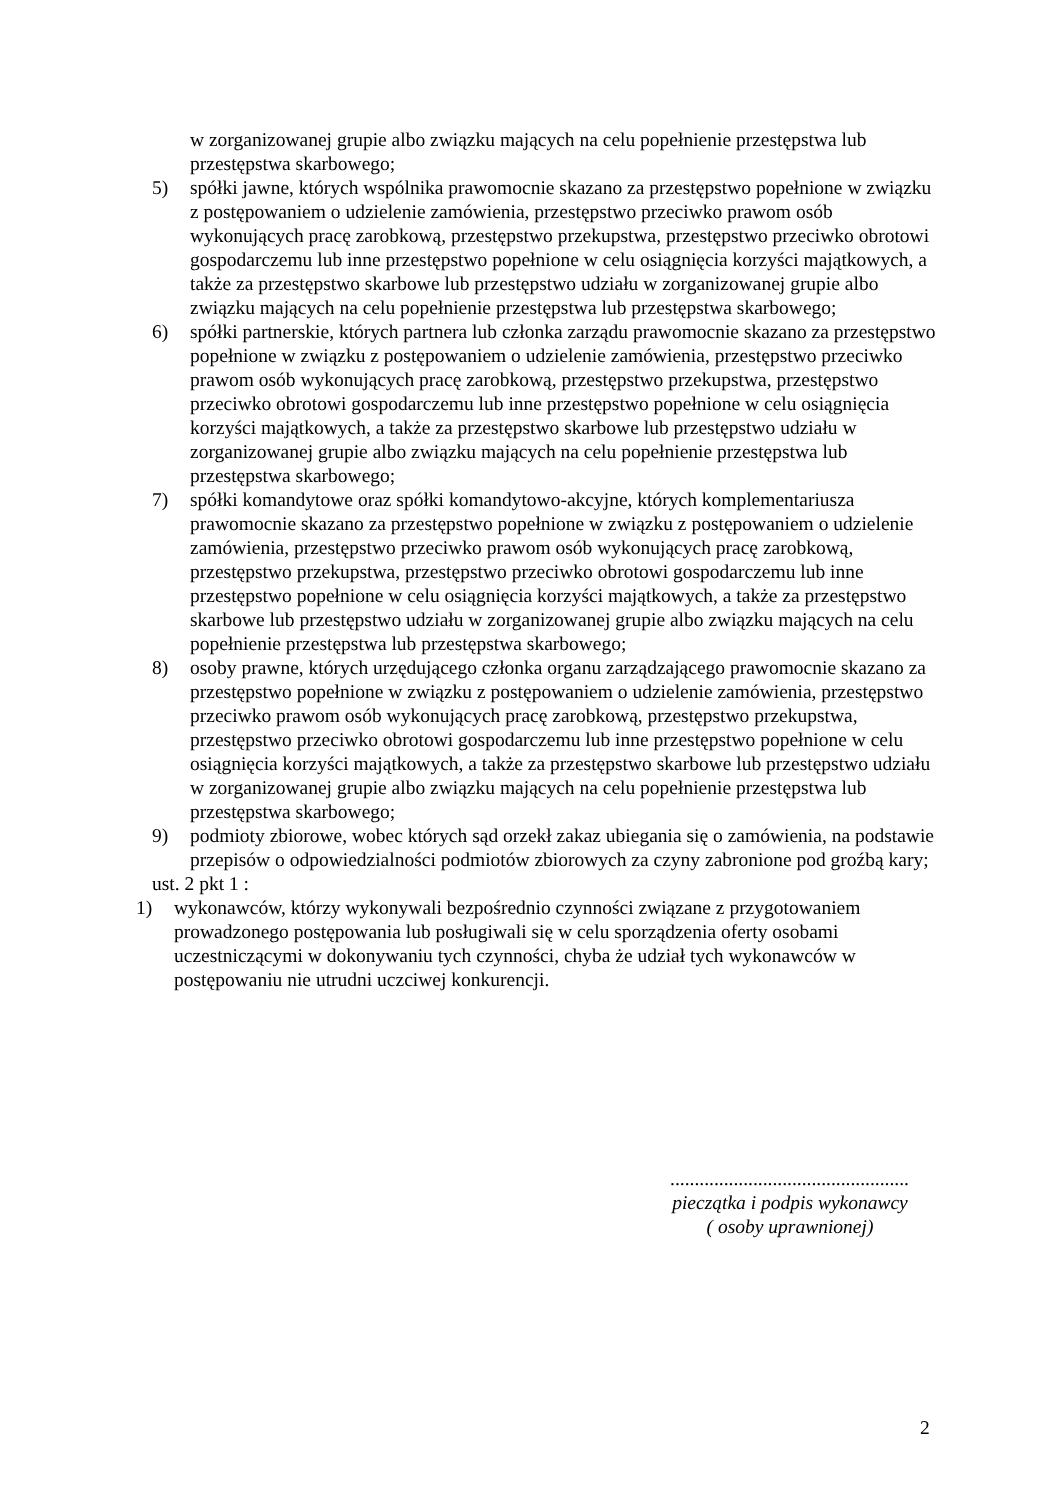w zorganizowanej grupie albo związku mających na celu popełnienie przestępstwa lub przestępstwa skarbowego;
5) spółki jawne, których wspólnika prawomocnie skazano za przestępstwo popełnione w związku z postępowaniem o udzielenie zamówienia, przestępstwo przeciwko prawom osób wykonujących pracę zarobkową, przestępstwo przekupstwa, przestępstwo przeciwko obrotowi gospodarczemu lub inne przestępstwo popełnione w celu osiągnięcia korzyści majątkowych, a także za przestępstwo skarbowe lub przestępstwo udziału w zorganizowanej grupie albo związku mających na celu popełnienie przestępstwa lub przestępstwa skarbowego;
6) spółki partnerskie, których partnera lub członka zarządu prawomocnie skazano za przestępstwo popełnione w związku z postępowaniem o udzielenie zamówienia, przestępstwo przeciwko prawom osób wykonujących pracę zarobkową, przestępstwo przekupstwa, przestępstwo przeciwko obrotowi gospodarczemu lub inne przestępstwo popełnione w celu osiągnięcia korzyści majątkowych, a także za przestępstwo skarbowe lub przestępstwo udziału w zorganizowanej grupie albo związku mających na celu popełnienie przestępstwa lub przestępstwa skarbowego;
7) spółki komandytowe oraz spółki komandytowo-akcyjne, których komplementariusza prawomocnie skazano za przestępstwo popełnione w związku z postępowaniem o udzielenie zamówienia, przestępstwo przeciwko prawom osób wykonujących pracę zarobkową, przestępstwo przekupstwa, przestępstwo przeciwko obrotowi gospodarczemu lub inne przestępstwo popełnione w celu osiągnięcia korzyści majątkowych, a także za przestępstwo skarbowe lub przestępstwo udziału w zorganizowanej grupie albo związku mających na celu popełnienie przestępstwa lub przestępstwa skarbowego;
8) osoby prawne, których urzędującego członka organu zarządzającego prawomocnie skazano za przestępstwo popełnione w związku z postępowaniem o udzielenie zamówienia, przestępstwo przeciwko prawom osób wykonujących pracę zarobkową, przestępstwo przekupstwa, przestępstwo przeciwko obrotowi gospodarczemu lub inne przestępstwo popełnione w celu osiągnięcia korzyści majątkowych, a także za przestępstwo skarbowe lub przestępstwo udziału w zorganizowanej grupie albo związku mających na celu popełnienie przestępstwa lub przestępstwa skarbowego;
9) podmioty zbiorowe, wobec których sąd orzekł zakaz ubiegania się o zamówienia, na podstawie przepisów o odpowiedzialności podmiotów zbiorowych za czyny zabronione pod groźbą kary;
ust. 2 pkt 1 :
1) wykonawców, którzy wykonywali bezpośrednio czynności związane z przygotowaniem prowadzonego postępowania lub posługiwali się w celu sporządzenia oferty osobami uczestniczącymi w dokonywaniu tych czynności, chyba że udział tych wykonawców w postępowaniu nie utrudni uczciwej konkurencji.
.................................................
pieczątka i podpis wykonawcy
( osoby uprawnionej)
2